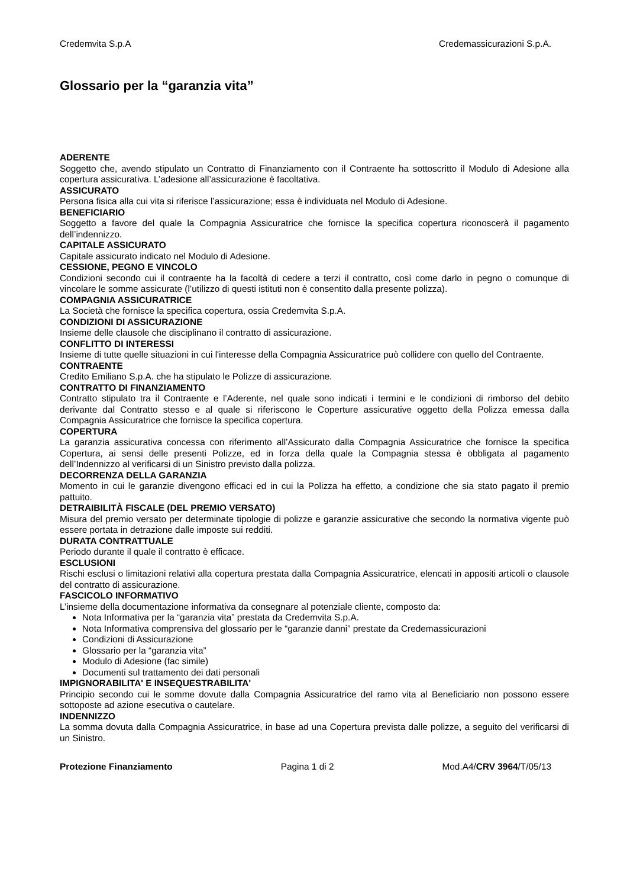Credemvita S.p.A Credemassicurazioni S.p.A.
Glossario per la “garanzia vita”
ADERENTE
Soggetto che, avendo stipulato un Contratto di Finanziamento con il Contraente ha sottoscritto il Modulo di Adesione alla copertura assicurativa. L’adesione all’assicurazione è facoltativa.
ASSICURATO
Persona fisica alla cui vita si riferisce l’assicurazione; essa è individuata nel Modulo di Adesione.
BENEFICIARIO
Soggetto a favore del quale la Compagnia Assicuratrice che fornisce la specifica copertura riconoscerà il pagamento dell’indennizzo.
CAPITALE ASSICURATO
Capitale assicurato indicato nel Modulo di Adesione.
CESSIONE, PEGNO E VINCOLO
Condizioni secondo cui il contraente ha la facoltà di cedere a terzi il contratto, così come darlo in pegno o comunque di vincolare le somme assicurate (l’utilizzo di questi istituti non è consentito dalla presente polizza).
COMPAGNIA ASSICURATRICE
La Società che fornisce la specifica copertura, ossia Credemvita S.p.A.
CONDIZIONI DI ASSICURAZIONE
Insieme delle clausole che disciplinano il contratto di assicurazione.
CONFLITTO DI INTERESSI
Insieme di tutte quelle situazioni in cui l'interesse della Compagnia Assicuratrice può collidere con quello del Contraente.
CONTRAENTE
Credito Emiliano S.p.A. che ha stipulato le Polizze di assicurazione.
CONTRATTO DI FINANZIAMENTO
Contratto stipulato tra il Contraente e l’Aderente, nel quale sono indicati i termini e le condizioni di rimborso del debito derivante dal Contratto stesso e al quale si riferiscono le Coperture assicurative oggetto della Polizza emessa dalla Compagnia Assicuratrice che fornisce la specifica copertura.
COPERTURA
La garanzia assicurativa concessa con riferimento all’Assicurato dalla Compagnia Assicuratrice che fornisce la specifica Copertura, ai sensi delle presenti Polizze, ed in forza della quale la Compagnia stessa è obbligata al pagamento dell’Indennizzo al verificarsi di un Sinistro previsto dalla polizza.
DECORRENZA DELLA GARANZIA
Momento in cui le garanzie divengono efficaci ed in cui la Polizza ha effetto, a condizione che sia stato pagato il premio pattuito.
DETRAIBILITÀ FISCALE (DEL PREMIO VERSATO)
Misura del premio versato per determinate tipologie di polizze e garanzie assicurative che secondo la normativa vigente può essere portata in detrazione dalle imposte sui redditi.
DURATA CONTRATTUALE
Periodo durante il quale il contratto è efficace.
ESCLUSIONI
Rischi esclusi o limitazioni relativi alla copertura prestata dalla Compagnia Assicuratrice, elencati in appositi articoli o clausole del contratto di assicurazione.
FASCICOLO INFORMATIVO
L’insieme della documentazione informativa da consegnare al potenziale cliente, composto da:
Nota Informativa per la “garanzia vita” prestata da Credemvita S.p.A.
Nota Informativa comprensiva del glossario per le “garanzie danni” prestate da Credemassicurazioni
Condizioni di Assicurazione
Glossario per la “garanzia vita”
Modulo di Adesione (fac simile)
Documenti sul trattamento dei dati personali
IMPIGNORABILITA' E INSEQUESTRABILITA'
Principio secondo cui le somme dovute dalla Compagnia Assicuratrice del ramo vita al Beneficiario non possono essere sottoposte ad azione esecutiva o cautelare.
INDENNIZZO
La somma dovuta dalla Compagnia Assicuratrice, in base ad una Copertura prevista dalle polizze, a seguito del verificarsi di un Sinistro.
Protezione Finanziamento Pagina 1 di 2 Mod.A4/CRV 3964/T/05/13